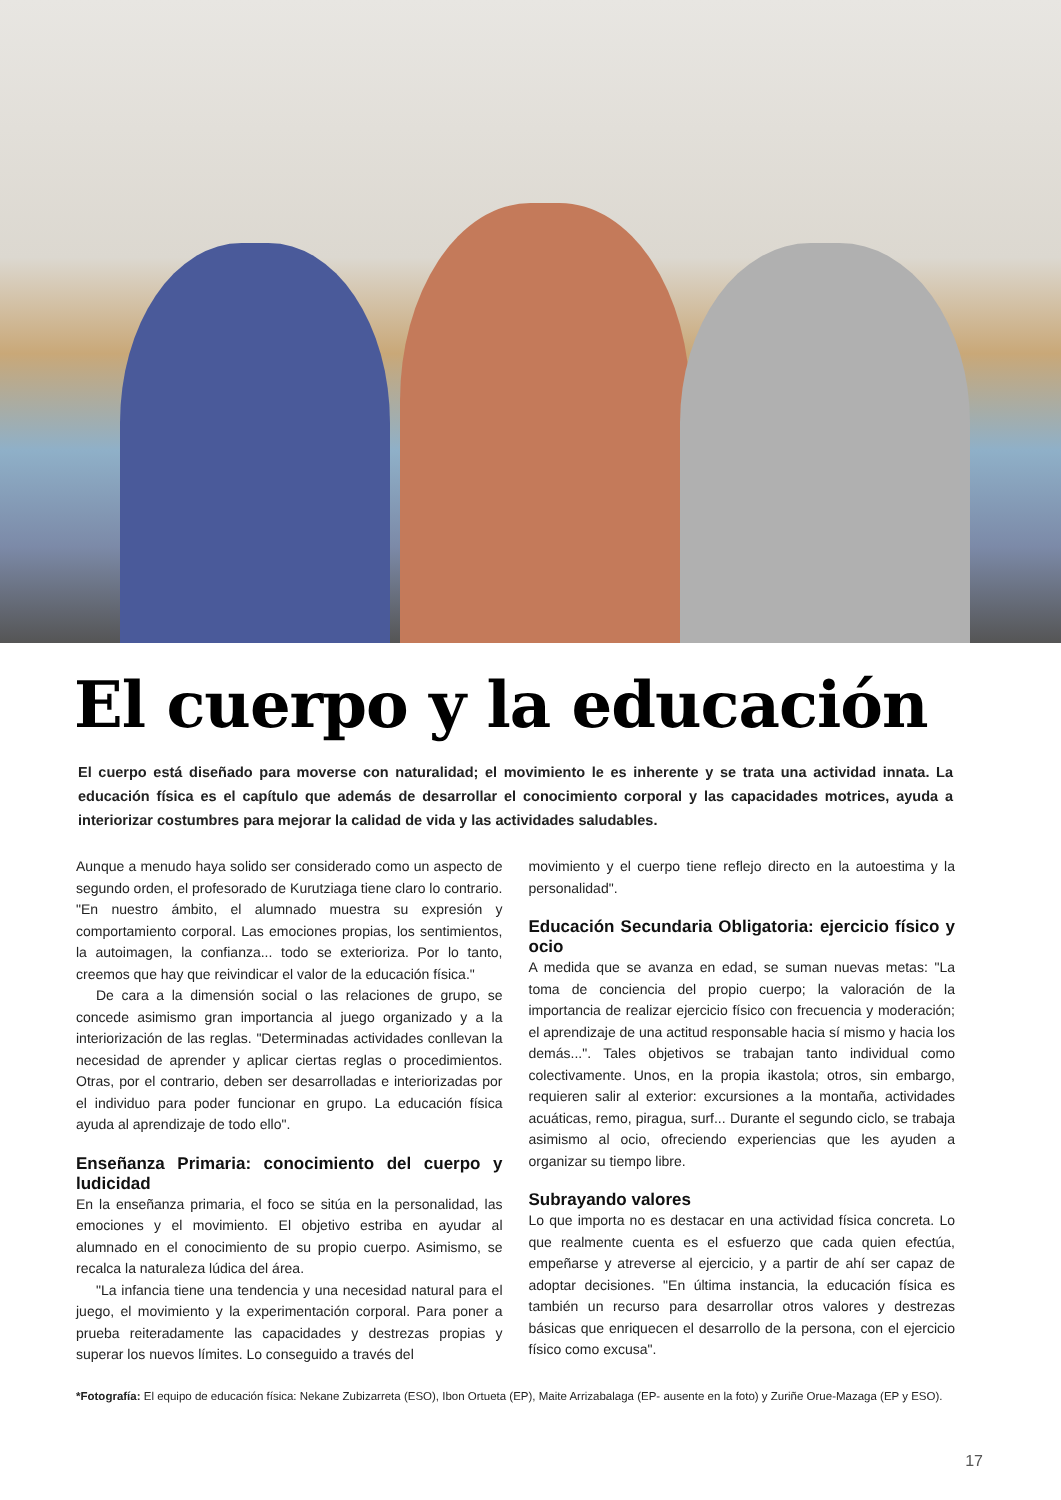El cuerpo y la educación
El cuerpo está diseñado para moverse con naturalidad; el movimiento le es inherente y se trata una actividad innata. La educación física es el capítulo que además de desarrollar el conocimiento corporal y las capacidades motrices, ayuda a interiorizar costumbres para mejorar la calidad de vida y las actividades saludables.
Aunque a menudo haya solido ser considerado como un aspecto de segundo orden, el profesorado de Kurutziaga tiene claro lo contrario. "En nuestro ámbito, el alumnado muestra su expresión y comportamiento corporal. Las emociones propias, los sentimientos, la autoimagen, la confianza... todo se exterioriza. Por lo tanto, creemos que hay que reivindicar el valor de la educación física."
De cara a la dimensión social o las relaciones de grupo, se concede asimismo gran importancia al juego organizado y a la interiorización de las reglas. "Determinadas actividades conllevan la necesidad de aprender y aplicar ciertas reglas o procedimientos. Otras, por el contrario, deben ser desarrolladas e interiorizadas por el individuo para poder funcionar en grupo. La educación física ayuda al aprendizaje de todo ello".
Enseñanza Primaria: conocimiento del cuerpo y ludicidad
En la enseñanza primaria, el foco se sitúa en la personalidad, las emociones y el movimiento. El objetivo estriba en ayudar al alumnado en el conocimiento de su propio cuerpo. Asimismo, se recalca la naturaleza lúdica del área.
"La infancia tiene una tendencia y una necesidad natural para el juego, el movimiento y la experimentación corporal. Para poner a prueba reiteradamente las capacidades y destrezas propias y superar los nuevos límites. Lo conseguido a través del
movimiento y el cuerpo tiene reflejo directo en la autoestima y la personalidad".
Educación Secundaria Obligatoria: ejercicio físico y ocio
A medida que se avanza en edad, se suman nuevas metas: "La toma de conciencia del propio cuerpo; la valoración de la importancia de realizar ejercicio físico con frecuencia y moderación; el aprendizaje de una actitud responsable hacia sí mismo y hacia los demás...". Tales objetivos se trabajan tanto individual como colectivamente. Unos, en la propia ikastola; otros, sin embargo, requieren salir al exterior: excursiones a la montaña, actividades acuáticas, remo, piragua, surf... Durante el segundo ciclo, se trabaja asimismo al ocio, ofreciendo experiencias que les ayuden a organizar su tiempo libre.
Subrayando valores
Lo que importa no es destacar en una actividad física concreta. Lo que realmente cuenta es el esfuerzo que cada quien efectúa, empeñarse y atreverse al ejercicio, y a partir de ahí ser capaz de adoptar decisiones. "En última instancia, la educación física es también un recurso para desarrollar otros valores y destrezas básicas que enriquecen el desarrollo de la persona, con el ejercicio físico como excusa".
*Fotografía: El equipo de educación física: Nekane Zubizarreta (ESO), Ibon Ortueta (EP), Maite Arrizabalaga (EP- ausente en la foto) y Zuriñe Orue-Mazaga (EP y ESO).
17